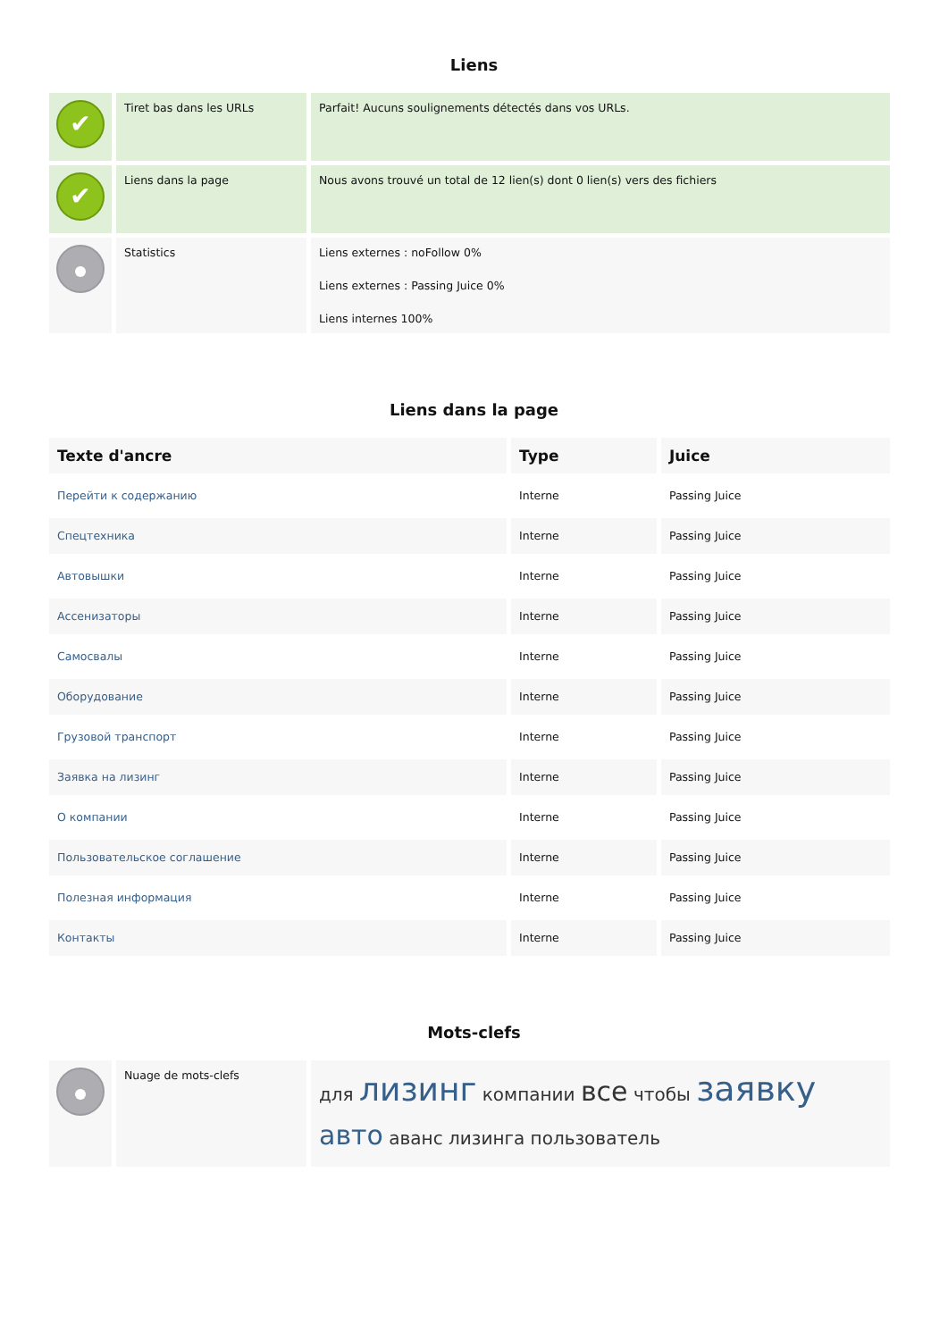Liens
| ✔ | Tiret bas dans les URLs | Parfait! Aucuns soulignements détectés dans vos URLs. |
| ✔ | Liens dans la page | Nous avons trouvé un total de 12 lien(s) dont 0 lien(s) vers des fichiers |
| | Statistics | Liens externes : noFollow 0% Liens externes : Passing Juice 0% Liens internes 100% |
Liens dans la page
| Texte d'ancre | Type | Juice |
| --- | --- | --- |
| Перейти к содержанию | Interne | Passing Juice |
| Спецтехника | Interne | Passing Juice |
| Автовышки | Interne | Passing Juice |
| Ассенизаторы | Interne | Passing Juice |
| Самосвалы | Interne | Passing Juice |
| Оборудование | Interne | Passing Juice |
| Грузовой транспорт | Interne | Passing Juice |
| Заявка на лизинг | Interne | Passing Juice |
| О компании | Interne | Passing Juice |
| Пользовательское соглашение | Interne | Passing Juice |
| Полезная информация | Interne | Passing Juice |
| Контакты | Interne | Passing Juice |
Mots-clefs
| | Nuage de mots-clefs | для лизинг компании все чтобы заявку авто аванс лизинга пользователь |